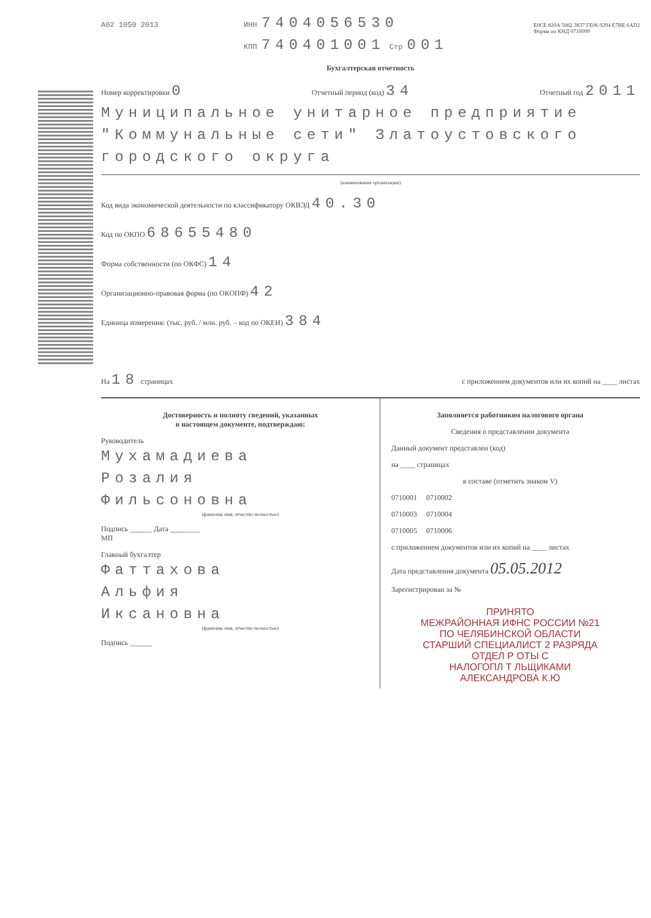A02 1050 2013 ИНН 7404056530
КПП 740401001 Стр 001 E0CE 820A 5082 3837 FE06 9294 E7BE 6AD2
Форма по КНД 0710099
Бухгалтерская отчетность
Номер корректировки 0 Отчетный период (код) 34 Отчетный год 2011
Муниципальное унитарное предприятие "Коммунальные сети" Златоустовского городского округа
(наименование организации)
Код вида экономической деятельности по классификатору ОКВЭД 40.30
Код по ОКПО 68655480
Форма собственности (по ОКФС) 14
Организационно-правовая форма (по ОКОПФ) 42
Единица измерения: (тыс. руб. / млн. руб. – код по ОКЕИ) 384
На 18 страницах с приложением документов или их копий на ____ листах
Достоверность и полноту сведений, указанных
в настоящем документе, подтверждаю:
Руководитель
Мухамадиева
Розалия
Фильсоновна
(фамилия, имя, отчество полностью)
Подпись ______ Дата ________
МП
Главный бухгалтер
Фаттахова
Альфия
Иксановна
(фамилия, имя, отчество полностью)
Подпись ______
Заполняется работником налогового органа
Сведения о представлении документа
Данный документ представлен (код)
на ____ страницах
в составе (отметить знаком V)
0710001 0710002
0710003 0710004
0710005 0710006
с приложением документов или их копий на ____ листах
Дата представления документа 05.05.2012
Зарегистрирован за №
ПРИНЯТО
МЕЖРАЙОННАЯ ИФНС РОССИИ №21
ПО ЧЕЛЯБИНСКОЙ ОБЛАСТИ
СТАРШИЙ СПЕЦИАЛИСТ 2 РАЗРЯДА
ОТДЕЛ Р ОТЫ С
НАЛОГОПЛ Т ЛЬЩИКАМИ
АЛЕКСАНДРОВА К.Ю